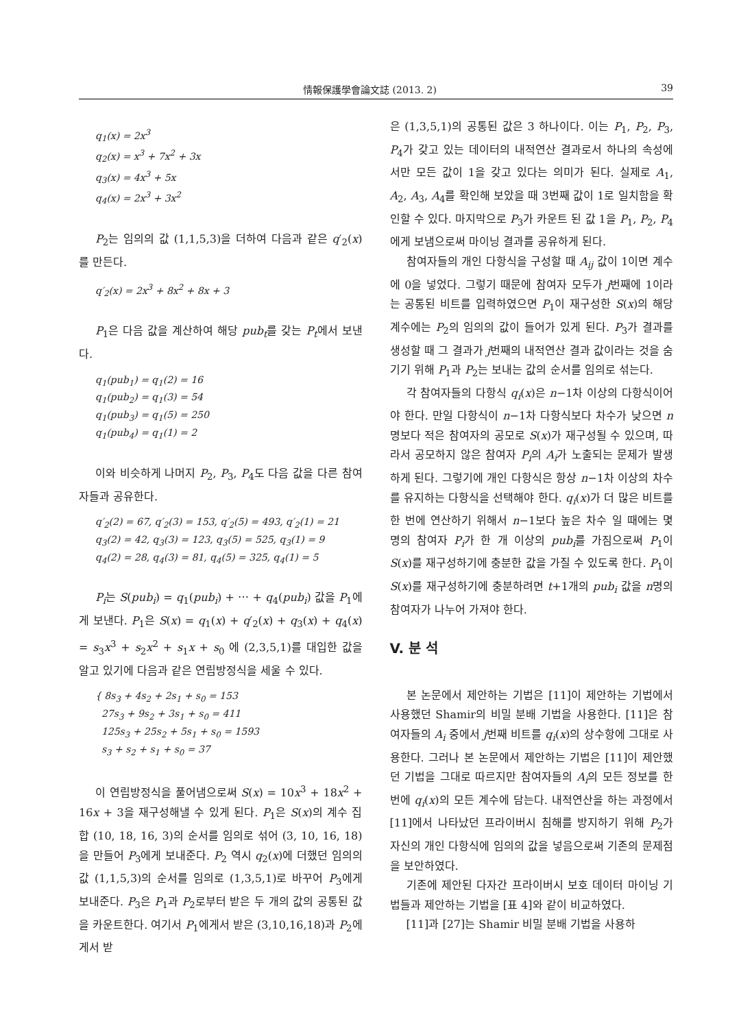情報保護學會論文誌 (2013. 2) 39
q<sub>1</sub>(x) = 2x<sup>3</sup>
q<sub>2</sub>(x) = x<sup>3</sup> + 7x<sup>2</sup> + 3x
q<sub>3</sub>(x) = 4x<sup>3</sup> + 5x
q<sub>4</sub>(x) = 2x<sup>3</sup> + 3x<sup>2</sup>
P<sub>2</sub>는 임의의 값 (1,1,5,3)을 더하여 다음과 같은 q′<sub>2</sub>(x)를 만든다.
q′<sub>2</sub>(x) = 2x<sup>3</sup> + 8x<sup>2</sup> + 8x + 3
P<sub>1</sub>은 다음 값을 계산하여 해당 pub<sub>t</sub>를 갖는 P<sub>t</sub>에서 보낸다.
q<sub>1</sub>(pub<sub>1</sub>) = q<sub>1</sub>(2) = 16
q<sub>1</sub>(pub<sub>2</sub>) = q<sub>1</sub>(3) = 54
q<sub>1</sub>(pub<sub>3</sub>) = q<sub>1</sub>(5) = 250
q<sub>1</sub>(pub<sub>4</sub>) = q<sub>1</sub>(1) = 2
이와 비슷하게 나머지 P<sub>2</sub>, P<sub>3</sub>, P<sub>4</sub>도 다음 값을 다른 참여자들과 공유한다.
q′<sub>2</sub>(2) = 67, q′<sub>2</sub>(3) = 153, q′<sub>2</sub>(5) = 493, q′<sub>2</sub>(1) = 21
q<sub>3</sub>(2) = 42, q<sub>3</sub>(3) = 123, q<sub>3</sub>(5) = 525, q<sub>3</sub>(1) = 9
q<sub>4</sub>(2) = 28, q<sub>4</sub>(3) = 81, q<sub>4</sub>(5) = 325, q<sub>4</sub>(1) = 5
P<sub>i</sub>는 S(pub<sub>i</sub>) = q<sub>1</sub>(pub<sub>i</sub>) + ⋯ + q<sub>4</sub>(pub<sub>i</sub>) 값을 P<sub>1</sub>에게 보낸다. P<sub>1</sub>은 S(x) = q<sub>1</sub>(x) + q′<sub>2</sub>(x) + q<sub>3</sub>(x) + q<sub>4</sub>(x) = s<sub>3</sub>x<sup>3</sup> + s<sub>2</sub>x<sup>2</sup> + s<sub>1</sub>x + s<sub>0</sub> 에 (2,3,5,1)를 대입한 값을 알고 있기에 다음과 같은 연립방정식을 세울 수 있다.
{ 8s<sub>3</sub> + 4s<sub>2</sub> + 2s<sub>1</sub> + s<sub>0</sub> = 153
27s<sub>3</sub> + 9s<sub>2</sub> + 3s<sub>1</sub> + s<sub>0</sub> = 411
125s<sub>3</sub> + 25s<sub>2</sub> + 5s<sub>1</sub> + s<sub>0</sub> = 1593
s<sub>3</sub> + s<sub>2</sub> + s<sub>1</sub> + s<sub>0</sub> = 37
이 연립방정식을 풀어냄으로써 S(x) = 10x<sup>3</sup> + 18x<sup>2</sup> + 16x + 3을 재구성해낼 수 있게 된다. P<sub>1</sub>은 S(x)의 계수 집합 (10, 18, 16, 3)의 순서를 임의로 섞어 (3, 10, 16, 18)을 만들어 P<sub>3</sub>에게 보내준다. P<sub>2</sub> 역시 q<sub>2</sub>(x)에 더했던 임의의 값 (1,1,5,3)의 순서를 임의로 (1,3,5,1)로 바꾸어 P<sub>3</sub>에게 보내준다. P<sub>3</sub>은 P<sub>1</sub>과 P<sub>2</sub>로부터 받은 두 개의 값의 공통된 값을 카운트한다. 여기서 P<sub>1</sub>에게서 받은 (3,10,16,18)과 P<sub>2</sub>에게서 받
은 (1,3,5,1)의 공통된 값은 3 하나이다. 이는 P<sub>1</sub>, P<sub>2</sub>, P<sub>3</sub>, P<sub>4</sub>가 갖고 있는 데이터의 내적연산 결과로서 하나의 속성에서만 모든 값이 1을 갖고 있다는 의미가 된다. 실제로 A<sub>1</sub>, A<sub>2</sub>, A<sub>3</sub>, A<sub>4</sub>를 확인해 보았을 때 3번째 값이 1로 일치함을 확인할 수 있다. 마지막으로 P<sub>3</sub>가 카운트 된 값 1을 P<sub>1</sub>, P<sub>2</sub>, P<sub>4</sub>에게 보냄으로써 마이닝 결과를 공유하게 된다.
참여자들의 개인 다항식을 구성할 때 A<sub>ij</sub> 값이 1이면 계수에 0을 넣었다. 그렇기 때문에 참여자 모두가 j번째에 1이라는 공통된 비트를 입력하였으면 P<sub>1</sub>이 재구성한 S(x)의 해당 계수에는 P<sub>2</sub>의 임의의 값이 들어가 있게 된다. P<sub>3</sub>가 결과를 생성할 때 그 결과가 j번째의 내적연산 결과 값이라는 것을 숨기기 위해 P<sub>1</sub>과 P<sub>2</sub>는 보내는 값의 순서를 임의로 섞는다.
각 참여자들의 다항식 q<sub>i</sub>(x)은 n−1차 이상의 다항식이어야 한다. 만일 다항식이 n−1차 다항식보다 차수가 낮으면 n명보다 적은 참여자의 공모로 S(x)가 재구성될 수 있으며, 따라서 공모하지 않은 참여자 P<sub>i</sub>의 A<sub>i</sub>가 노출되는 문제가 발생하게 된다. 그렇기에 개인 다항식은 항상 n−1차 이상의 차수를 유지하는 다항식을 선택해야 한다. q<sub>i</sub>(x)가 더 많은 비트를 한 번에 연산하기 위해서 n−1보다 높은 차수 일 때에는 몇 명의 참여자 P<sub>i</sub>가 한 개 이상의 pub<sub>i</sub>를 가짐으로써 P<sub>1</sub>이 S(x)를 재구성하기에 충분한 값을 가질 수 있도록 한다. P<sub>1</sub>이 S(x)를 재구성하기에 충분하려면 t+1개의 pub<sub>i</sub> 값을 n명의 참여자가 나누어 가져야 한다.
V. 분 석
본 논문에서 제안하는 기법은 [11]이 제안하는 기법에서 사용했던 Shamir의 비밀 분배 기법을 사용한다. [11]은 참여자들의 A<sub>i</sub> 중에서 j번째 비트를 q<sub>i</sub>(x)의 상수항에 그대로 사용한다. 그러나 본 논문에서 제안하는 기법은 [11]이 제안했던 기법을 그대로 따르지만 참여자들의 A<sub>i</sub>의 모든 정보를 한 번에 q<sub>i</sub>(x)의 모든 계수에 담는다. 내적연산을 하는 과정에서 [11]에서 나타났던 프라이버시 침해를 방지하기 위해 P<sub>2</sub>가 자신의 개인 다항식에 임의의 값을 넣음으로써 기존의 문제점을 보안하였다.
기존에 제안된 다자간 프라이버시 보호 데이터 마이닝 기법들과 제안하는 기법을 [표 4]와 같이 비교하였다.
[11]과 [27]는 Shamir 비밀 분배 기법을 사용하